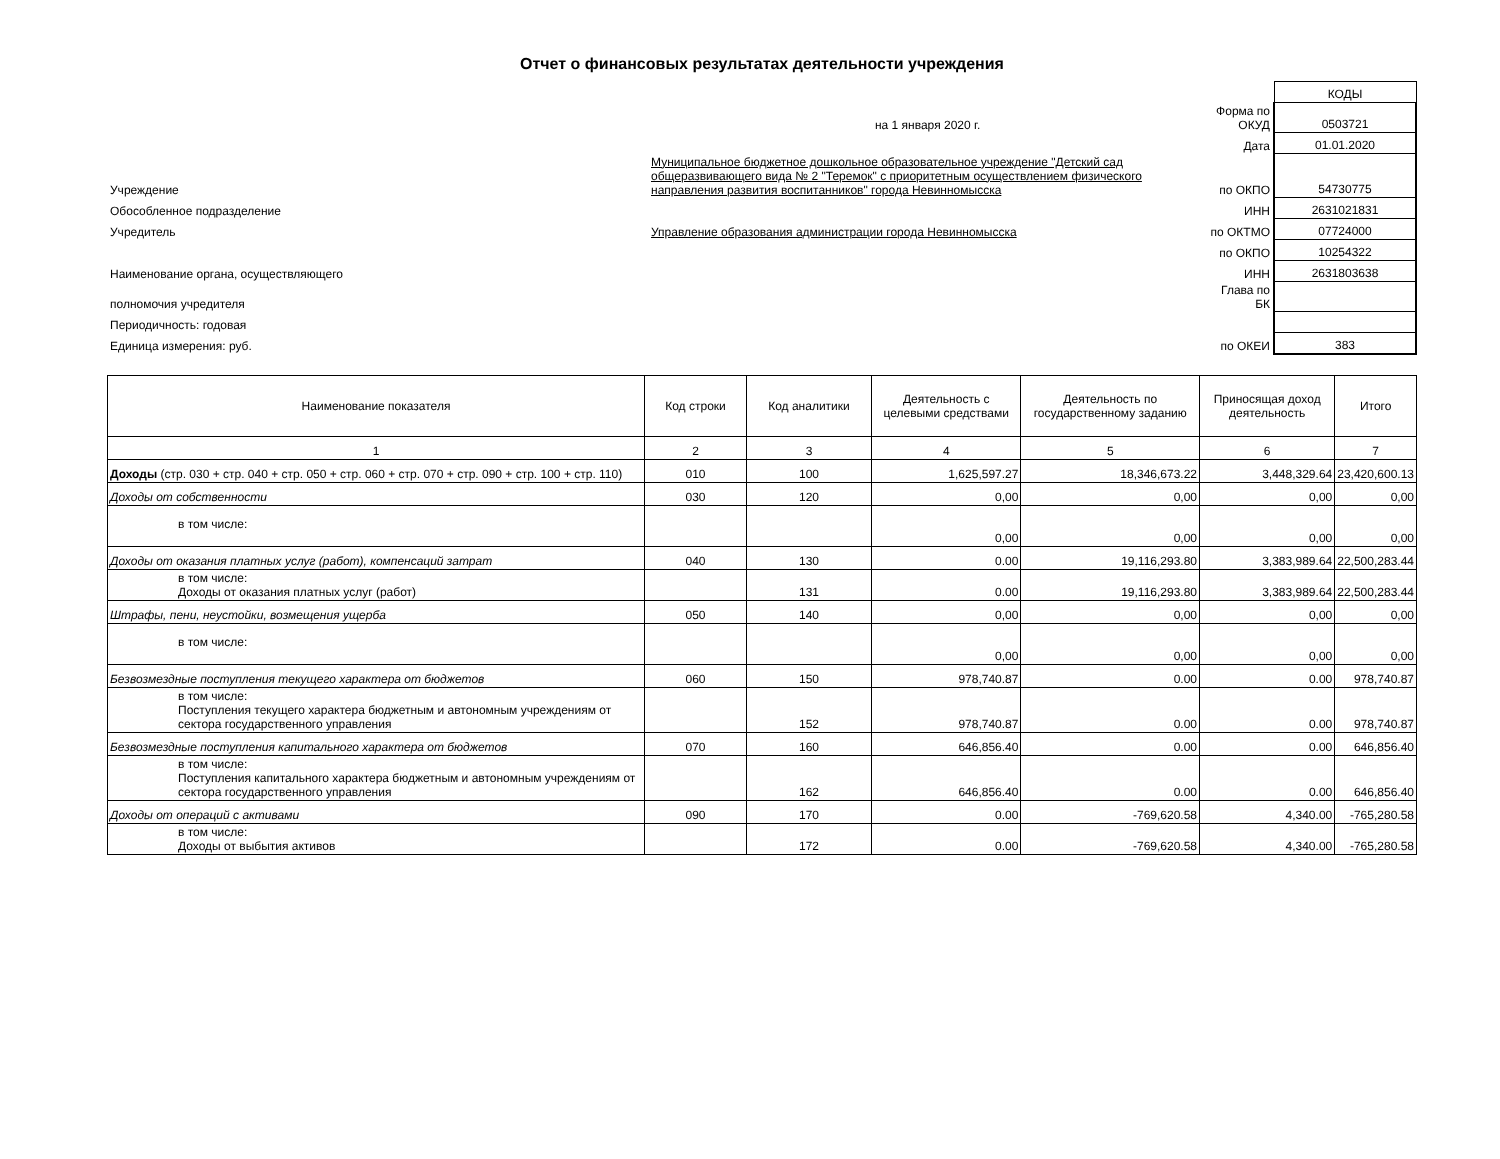Отчет о финансовых результатах деятельности учреждения
| | | | КОДЫ |
| | на 1 января 2020 г. | Форма по ОКУД | 0503721 |
| | | Дата | 01.01.2020 |
| Учреждение | Муниципальное бюджетное дошкольное образовательное учреждение "Детский сад общеразвивающего вида № 2 "Теремок" с приоритетным осуществлением физического направления развития воспитанников" города Невинномысска | по ОКПО | 54730775 |
| Обособленное подразделение | | ИНН | 2631021831 |
| Учредитель | Управление образования администрации города Невинномысска | по ОКТМО | 07724000 |
| | | по ОКПО | 10254322 |
| Наименование органа, осуществляющего | | ИНН | 2631803638 |
| полномочия учредителя | | Глава по БК | |
| Периодичность: годовая | | | |
| Единица измерения: руб. | | по ОКЕИ | 383 |
| Наименование показателя | Код строки | Код аналитики | Деятельность с целевыми средствами | Деятельность по государственному заданию | Приносящая доход деятельность | Итого |
| --- | --- | --- | --- | --- | --- | --- |
| 1 | 2 | 3 | 4 | 5 | 6 | 7 |
| Доходы (стр. 030 + стр. 040 + стр. 050 + стр. 060 + стр. 070 + стр. 090 + стр. 100 + стр. 110) | 010 | 100 | 1,625,597.27 | 18,346,673.22 | 3,448,329.64 | 23,420,600.13 |
| Доходы от собственности | 030 | 120 | 0,00 | 0,00 | 0,00 | 0,00 |
| в том числе: | | | 0,00 | 0,00 | 0,00 | 0,00 |
| Доходы от оказания платных услуг (работ), компенсаций затрат | 040 | 130 | 0.00 | 19,116,293.80 | 3,383,989.64 | 22,500,283.44 |
| в том числе: Доходы от оказания платных услуг (работ) | | 131 | 0.00 | 19,116,293.80 | 3,383,989.64 | 22,500,283.44 |
| Штрафы, пени, неустойки, возмещения ущерба | 050 | 140 | 0,00 | 0,00 | 0,00 | 0,00 |
| в том числе: | | | 0,00 | 0,00 | 0,00 | 0,00 |
| Безвозмездные поступления текущего характера от бюджетов | 060 | 150 | 978,740.87 | 0.00 | 0.00 | 978,740.87 |
| в том числе: Поступления текущего характера бюджетным и автономным учреждениям от сектора государственного управления | | 152 | 978,740.87 | 0.00 | 0.00 | 978,740.87 |
| Безвозмездные поступления капитального характера от бюджетов | 070 | 160 | 646,856.40 | 0.00 | 0.00 | 646,856.40 |
| в том числе: Поступления капитального характера бюджетным и автономным учреждениям от сектора государственного управления | | 162 | 646,856.40 | 0.00 | 0.00 | 646,856.40 |
| Доходы от операций с активами | 090 | 170 | 0.00 | -769,620.58 | 4,340.00 | -765,280.58 |
| в том числе: Доходы от выбытия активов | | 172 | 0.00 | -769,620.58 | 4,340.00 | -765,280.58 |